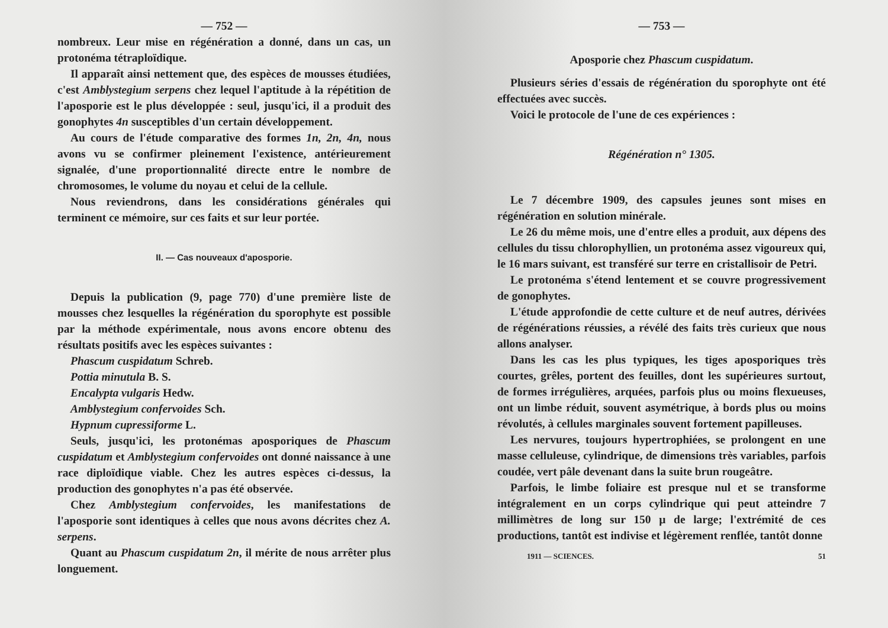— 752 —
nombreux. Leur mise en régénération a donné, dans un cas, un protonéma tétraploïdique.
Il apparaît ainsi nettement que, des espèces de mousses étudiées, c'est Amblystegium serpens chez lequel l'aptitude à la répétition de l'aposporie est le plus développée : seul, jusqu'ici, il a produit des gonophytes 4n susceptibles d'un certain développement.
Au cours de l'étude comparative des formes 1n, 2n, 4n, nous avons vu se confirmer pleinement l'existence, antérieurement signalée, d'une proportionnalité directe entre le nombre de chromosomes, le volume du noyau et celui de la cellule.
Nous reviendrons, dans les considérations générales qui terminent ce mémoire, sur ces faits et sur leur portée.
II. — Cas nouveaux d'aposporie.
Depuis la publication (9, page 770) d'une première liste de mousses chez lesquelles la régénération du sporophyte est possible par la méthode expérimentale, nous avons encore obtenu des résultats positifs avec les espèces suivantes :
Phascum cuspidatum Schreb.
Pottia minutula B. S.
Encalypta vulgaris Hedw.
Amblystegium confervoides Sch.
Hypnum cupressiforme L.
Seuls, jusqu'ici, les protonémas aposporiques de Phascum cuspidatum et Amblystegium confervoides ont donné naissance à une race diploïdique viable. Chez les autres espèces ci-dessus, la production des gonophytes n'a pas été observée.
Chez Amblystegium confervoides, les manifestations de l'aposporie sont identiques à celles que nous avons décrites chez A. serpens.
Quant au Phascum cuspidatum 2n, il mérite de nous arrêter plus longuement.
— 753 —
Aposporie chez Phascum cuspidatum.
Plusieurs séries d'essais de régénération du sporophyte ont été effectuées avec succès.
Voici le protocole de l'une de ces expériences :
Régénération n° 1305.
Le 7 décembre 1909, des capsules jeunes sont mises en régénération en solution minérale.
Le 26 du même mois, une d'entre elles a produit, aux dépens des cellules du tissu chlorophyllien, un protonéma assez vigoureux qui, le 16 mars suivant, est transféré sur terre en cristallisoir de Petri.
Le protonéma s'étend lentement et se couvre progressivement de gonophytes.
L'étude approfondie de cette culture et de neuf autres, dérivées de régénérations réussies, a révélé des faits très curieux que nous allons analyser.
Dans les cas les plus typiques, les tiges aposporiques très courtes, grêles, portent des feuilles, dont les supérieures surtout, de formes irrégulières, arquées, parfois plus ou moins flexueuses, ont un limbe réduit, souvent asymétrique, à bords plus ou moins révolutés, à cellules marginales souvent fortement papilleuses.
Les nervures, toujours hypertrophiées, se prolongent en une masse celluleuse, cylindrique, de dimensions très variables, parfois coudée, vert pâle devenant dans la suite brun rougeâtre.
Parfois, le limbe foliaire est presque nul et se transforme intégralement en un corps cylindrique qui peut atteindre 7 millimètres de long sur 150 µ de large; l'extrémité de ces productions, tantôt est indivise et légèrement renflée, tantôt donne
1911 — SCIENCES. 51